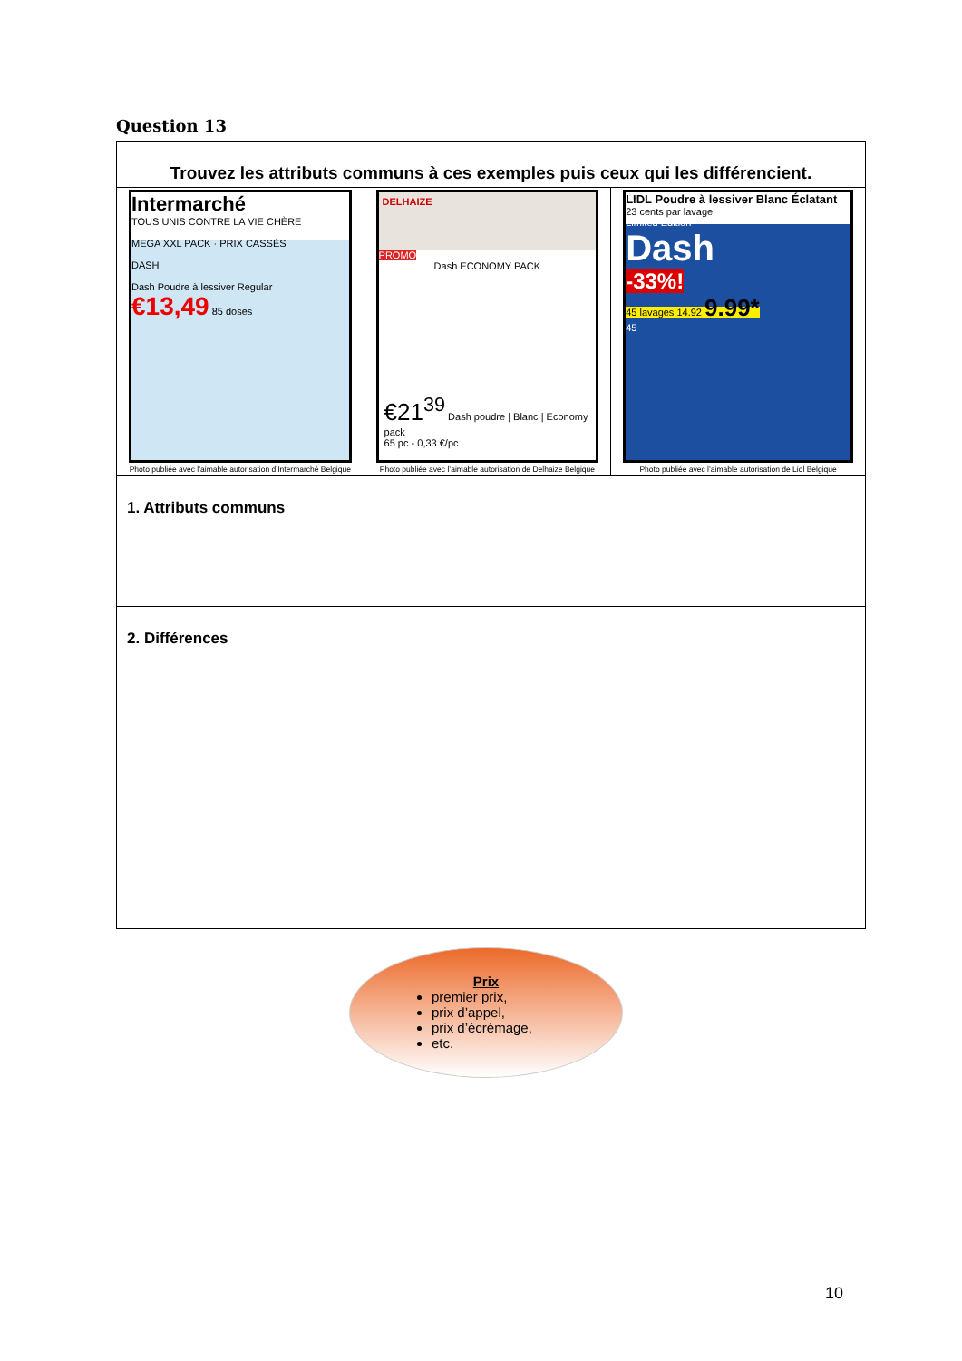Question 13
| Trouvez les attributs communs à ces exemples puis ceux qui les différencient. | | |
| Intermarché TOUS UNIS CONTRE LA VIE CHÈRE MEGA XXL PACK · PRIX CASSÉS DASH Dash Poudre à lessiver Regular €13,49 85 doses Photo publiée avec l’aimable autorisation d’Intermarché Belgique | DELHAIZE PROMO Dash ECONOMY PACK €21<sup>39</sup> Dash poudre / Blanc / Economy pack 65 pc - 0,33 €/pc Photo publiée avec l’aimable autorisation de Delhaize Belgique | LIDL Poudre à lessiver Blanc Éclatant 23 cents par lavage Limited Edition Dash -33%! 45 lavages 14.92 9.99* 45 Photo publiée avec l’aimable autorisation de Lidl Belgique |
| 1. Attributs communs | | |
| 2. Différences | | |
Prix
premier prix,
prix d’appel,
prix d’écrémage,
etc.
10